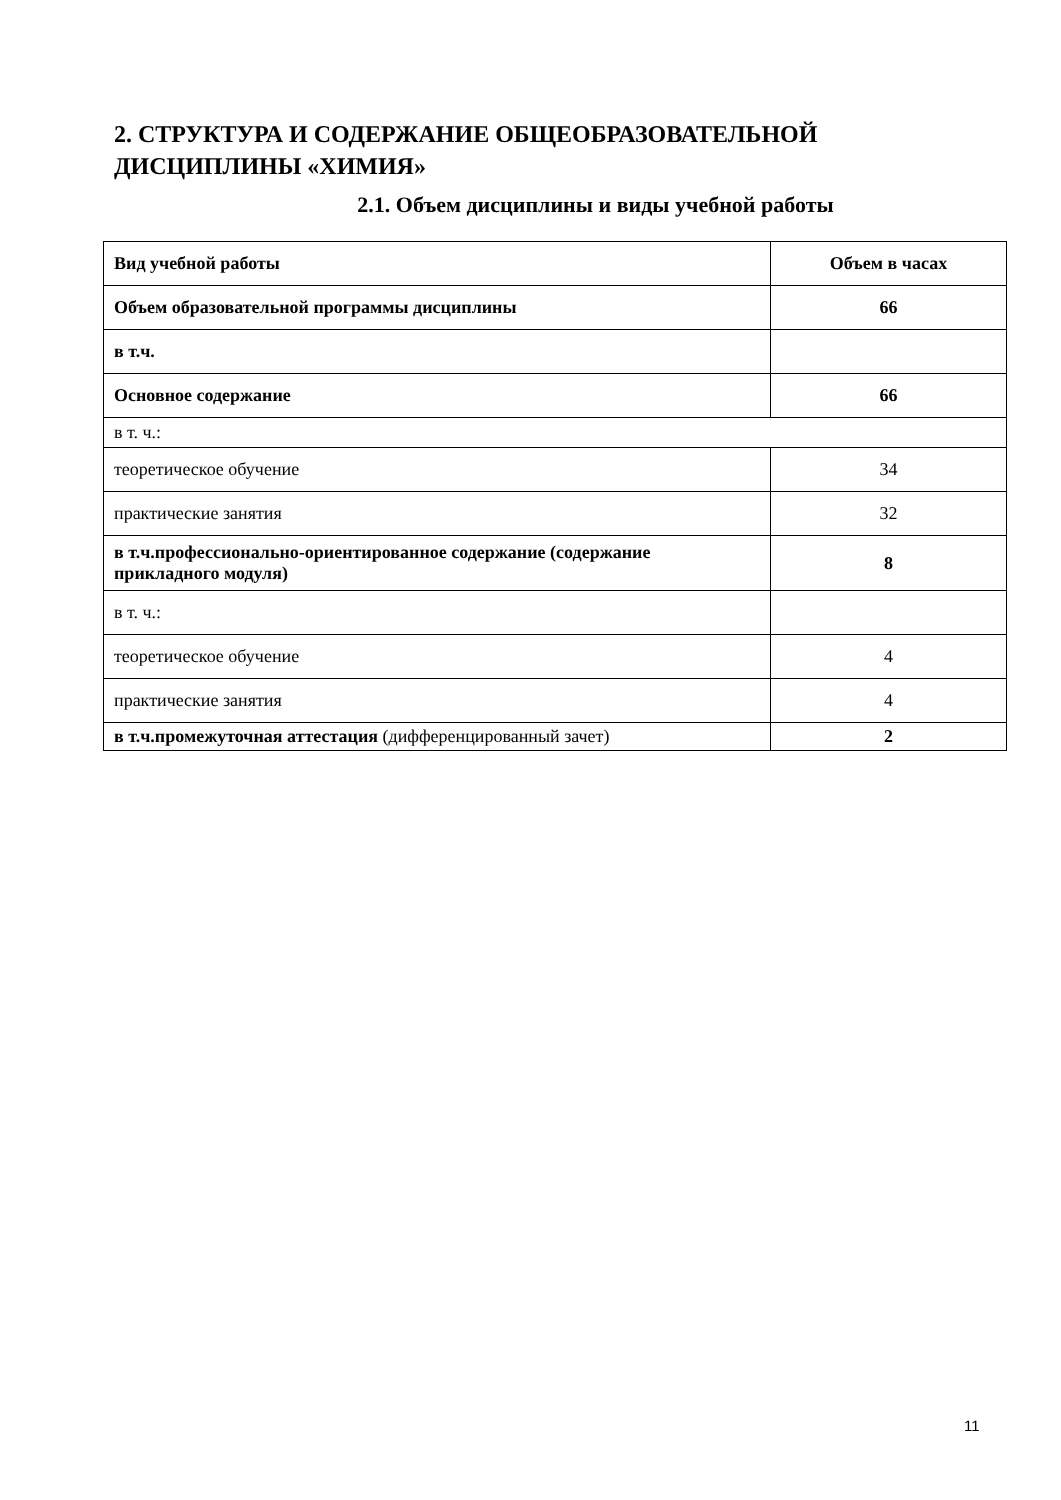2. СТРУКТУРА И СОДЕРЖАНИЕ ОБЩЕОБРАЗОВАТЕЛЬНОЙ ДИСЦИПЛИНЫ «ХИМИЯ»
2.1. Объем дисциплины и виды учебной работы
| Вид учебной работы | Объем в часах |
| --- | --- |
| Объем образовательной программы дисциплины | 66 |
| в т.ч. | |
| Основное содержание | 66 |
| в т. ч.: | |
| теоретическое обучение | 34 |
| практические занятия | 32 |
| в т.ч.профессионально-ориентированное содержание (содержание прикладного модуля) | 8 |
| в т. ч.: | |
| теоретическое обучение | 4 |
| практические занятия | 4 |
| в т.ч.промежуточная аттестация (дифференцированный зачет) | 2 |
11